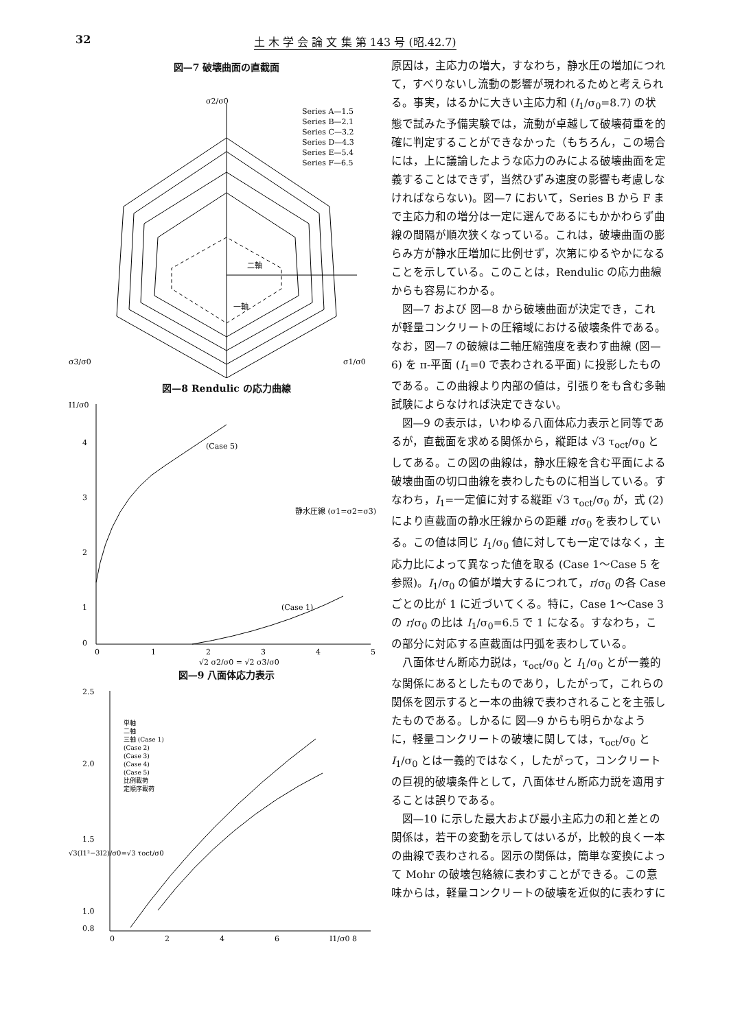32 土 木 学 会 論 文 集 第 143 号 (昭.42.7)
図—7 破壊曲面の直截面
Series A—1.5
Series B—2.1
Series C—3.2
Series D—4.3
Series E—5.4
Series F—6.5
σ2/σ0
σ3/σ0
σ1/σ0
二軸
一軸
図—8 Rendulic の応力曲線
I1/σ0
4
3
2
1
0
0
1
2
3
4
5
√2 σ2/σ0 = √2 σ3/σ0
静水圧線 (σ1=σ2=σ3)
(Case 5)
(Case 1)
図—9 八面体応力表示
2.5
2.0
1.5
1.0
0.8
0
2
4
6
I1/σ0 8
単軸
二軸
三軸 (Case 1)
(Case 2)
(Case 3)
(Case 4)
(Case 5)
比例載荷
定順序載荷
√3(I1²−3I2)/σ0=√3 τoct/σ0
原因は，主応力の増大，すなわち，静水圧の増加につれて，すべりないし流動の影響が現われるためと考えられる。事実，はるかに大きい主応力和 (I<sub>1</sub>/σ<sub>0</sub>=8.7) の状態で試みた予備実験では，流動が卓越して破壊荷重を的確に判定することができなかった（もちろん，この場合には，上に議論したような応力のみによる破壊曲面を定義することはできず，当然ひずみ速度の影響も考慮しなければならない)。図—7 において，Series B から F まで主応力和の増分は一定に選んであるにもかかわらず曲線の間隔が順次狭くなっている。これは，破壊曲面の膨らみ方が静水圧増加に比例せず，次第にゆるやかになることを示している。このことは，Rendulic の応力曲線からも容易にわかる。
図—7 および 図—8 から破壊曲面が決定でき，これが軽量コンクリートの圧縮域における破壊条件である。なお，図—7 の破線は二軸圧縮強度を表わす曲線 (図—6) を π-平面 (I<sub>1</sub>=0 で表わされる平面) に投影したものである。この曲線より内部の値は，引張りをも含む多軸試験によらなければ決定できない。
図—9 の表示は，いわゆる八面体応力表示と同等であるが，直截面を求める関係から，縦距は √3 τ<sub>oct</sub>/σ<sub>0</sub> としてある。この図の曲線は，静水圧線を含む平面による破壊曲面の切口曲線を表わしたものに相当している。すなわち，I<sub>1</sub>=一定値に対する縦距 √3 τ<sub>oct</sub>/σ<sub>0</sub> が，式 (2) により直截面の静水圧線からの距離 r/σ<sub>0</sub> を表わしている。この値は同じ I<sub>1</sub>/σ<sub>0</sub> 値に対しても一定ではなく，主応力比によって異なった値を取る (Case 1～Case 5 を参照)。I<sub>1</sub>/σ<sub>0</sub> の値が増大するにつれて，r/σ<sub>0</sub> の各 Case ごとの比が 1 に近づいてくる。特に，Case 1～Case 3 の r/σ<sub>0</sub> の比は I<sub>1</sub>/σ<sub>0</sub>=6.5 で 1 になる。すなわち，この部分に対応する直截面は円弧を表わしている。
八面体せん断応力説は，τ<sub>oct</sub>/σ<sub>0</sub> と I<sub>1</sub>/σ<sub>0</sub> とが一義的な関係にあるとしたものであり，したがって，これらの関係を図示すると一本の曲線で表わされることを主張したものである。しかるに 図—9 からも明らかなように，軽量コンクリートの破壊に関しては，τ<sub>oct</sub>/σ<sub>0</sub> と I<sub>1</sub>/σ<sub>0</sub> とは一義的ではなく，したがって，コンクリートの巨視的破壊条件として，八面体せん断応力説を適用することは誤りである。
図—10 に示した最大および最小主応力の和と差との関係は，若干の変動を示してはいるが，比較的良く一本の曲線で表わされる。図示の関係は，簡単な変換によって Mohr の破壊包絡線に表わすことができる。この意味からは，軽量コンクリートの破壊を近似的に表わすに